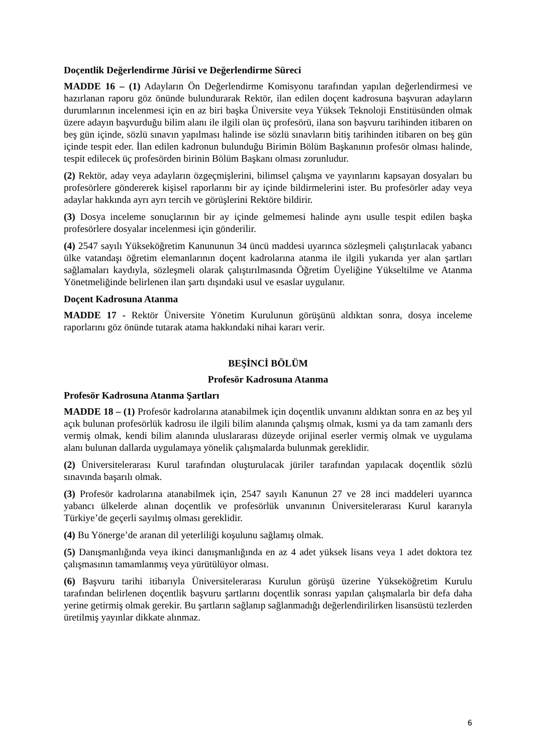Doçentlik Değerlendirme Jürisi ve Değerlendirme Süreci
MADDE 16 – (1) Adayların Ön Değerlendirme Komisyonu tarafından yapılan değerlendirmesi ve hazırlanan raporu göz önünde bulundurarak Rektör, ilan edilen doçent kadrosuna başvuran adayların durumlarının incelenmesi için en az biri başka Üniversite veya Yüksek Teknoloji Enstitüsünden olmak üzere adayın başvurduğu bilim alanı ile ilgili olan üç profesörü, ilana son başvuru tarihinden itibaren on beş gün içinde, sözlü sınavın yapılması halinde ise sözlü sınavların bitiş tarihinden itibaren on beş gün içinde tespit eder. İlan edilen kadronun bulunduğu Birimin Bölüm Başkanının profesör olması halinde, tespit edilecek üç profesörden birinin Bölüm Başkanı olması zorunludur.
(2) Rektör, aday veya adayların özgeçmişlerini, bilimsel çalışma ve yayınlarını kapsayan dosyaları bu profesörlere göndererek kişisel raporlarını bir ay içinde bildirmelerini ister. Bu profesörler aday veya adaylar hakkında ayrı ayrı tercih ve görüşlerini Rektöre bildirir.
(3) Dosya inceleme sonuçlarının bir ay içinde gelmemesi halinde aynı usulle tespit edilen başka profesörlere dosyalar incelenmesi için gönderilir.
(4) 2547 sayılı Yükseköğretim Kanununun 34 üncü maddesi uyarınca sözleşmeli çalıştırılacak yabancı ülke vatandaşı öğretim elemanlarının doçent kadrolarına atanma ile ilgili yukarıda yer alan şartları sağlamaları kaydıyla, sözleşmeli olarak çalıştırılmasında Öğretim Üyeliğine Yükseltilme ve Atanma Yönetmeliğinde belirlenen ilan şartı dışındaki usul ve esaslar uygulanır.
Doçent Kadrosuna Atanma
MADDE 17 - Rektör Üniversite Yönetim Kurulunun görüşünü aldıktan sonra, dosya inceleme raporlarını göz önünde tutarak atama hakkındaki nihai kararı verir.
BEŞİNCİ BÖLÜM
Profesör Kadrosuna Atanma
Profesör Kadrosuna Atanma Şartları
MADDE 18 – (1) Profesör kadrolarına atanabilmek için doçentlik unvanını aldıktan sonra en az beş yıl açık bulunan profesörlük kadrosu ile ilgili bilim alanında çalışmış olmak, kısmi ya da tam zamanlı ders vermiş olmak, kendi bilim alanında uluslararası düzeyde orijinal eserler vermiş olmak ve uygulama alanı bulunan dallarda uygulamaya yönelik çalışmalarda bulunmak gereklidir.
(2) Üniversitelerarası Kurul tarafından oluşturulacak jüriler tarafından yapılacak doçentlik sözlü sınavında başarılı olmak.
(3) Profesör kadrolarına atanabilmek için, 2547 sayılı Kanunun 27 ve 28 inci maddeleri uyarınca yabancı ülkelerde alınan doçentlik ve profesörlük unvanının Üniversitelerarası Kurul kararıyla Türkiye’de geçerli sayılmış olması gereklidir.
(4) Bu Yönerge’de aranan dil yeterliliği koşulunu sağlamış olmak.
(5) Danışmanlığında veya ikinci danışmanlığında en az 4 adet yüksek lisans veya 1 adet doktora tez çalışmasının tamamlanmış veya yürütülüyor olması.
(6) Başvuru tarihi itibarıyla Üniversitelerarası Kurulun görüşü üzerine Yükseköğretim Kurulu tarafından belirlenen doçentlik başvuru şartlarını doçentlik sonrası yapılan çalışmalarla bir defa daha yerine getirmiş olmak gerekir. Bu şartların sağlanıp sağlanmadığı değerlendirilirken lisansüstü tezlerden üretilmiş yayınlar dikkate alınmaz.
6